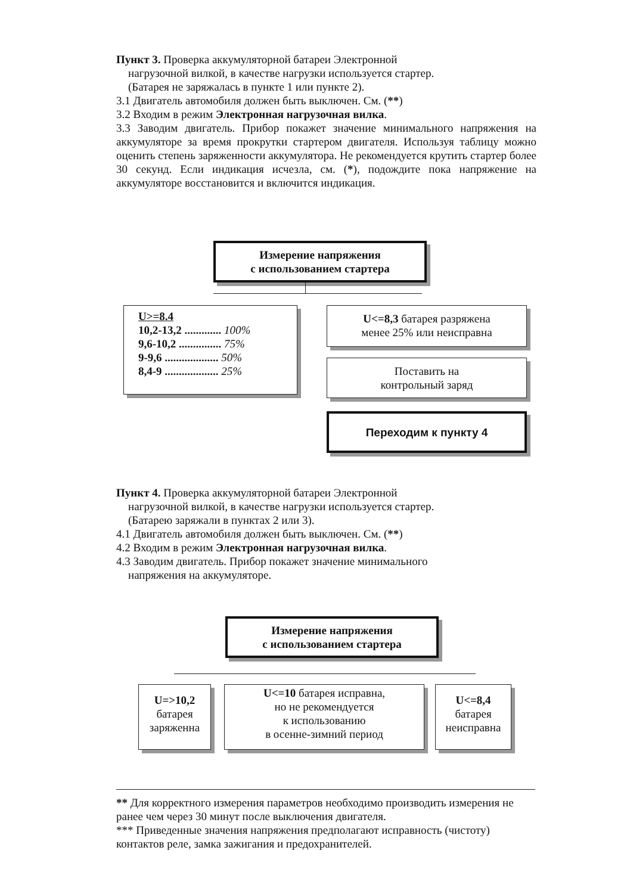Пункт 3. Проверка аккумуляторной батареи Электронной
нагрузочной вилкой, в качестве нагрузки используется стартер.
(Батарея не заряжалась в пункте 1 или пункте 2).
3.1 Двигатель автомобиля должен быть выключен. См. (**)
3.2 Входим в режим Электронная нагрузочная вилка.
3.3 Заводим двигатель. Прибор покажет значение минимального напряжения на аккумуляторе за время прокрутки стартером двигателя. Используя таблицу можно оценить степень заряженности аккумулятора. Не рекомендуется крутить стартер более 30 секунд. Если индикация исчезла, см. (*), подождите пока напряжение на аккумуляторе восстановится и включится индикация.
Измерение напряжения
с использованием стартера
U>=8.4
10,2-13,2 ............. 100%
9,6-10,2 ............... 75%
9-9,6 ................... 50%
8,4-9 ................... 25%
U<=8,3 батарея разряжена
менее 25% или неисправна
Поставить на
контрольный заряд
Переходим к пункту 4
Пункт 4. Проверка аккумуляторной батареи Электронной
нагрузочной вилкой, в качестве нагрузки используется стартер.
(Батарею заряжали в пунктах 2 или 3).
4.1 Двигатель автомобиля должен быть выключен. См. (**)
4.2 Входим в режим Электронная нагрузочная вилка.
4.3 Заводим двигатель. Прибор покажет значение минимального
напряжения на аккумуляторе.
Измерение напряжения
с использованием стартера
U=>10,2
батарея
заряженна
U<=10 батарея исправна,
но не рекомендуется
к использованию
в осенне-зимний период
U<=8,4
батарея
неисправна
** Для корректного измерения параметров необходимо производить измерения не ранее чем через 30 минут после выключения двигателя.
*** Приведенные значения напряжения предполагают исправность (чистоту) контактов реле, замка зажигания и предохранителей.